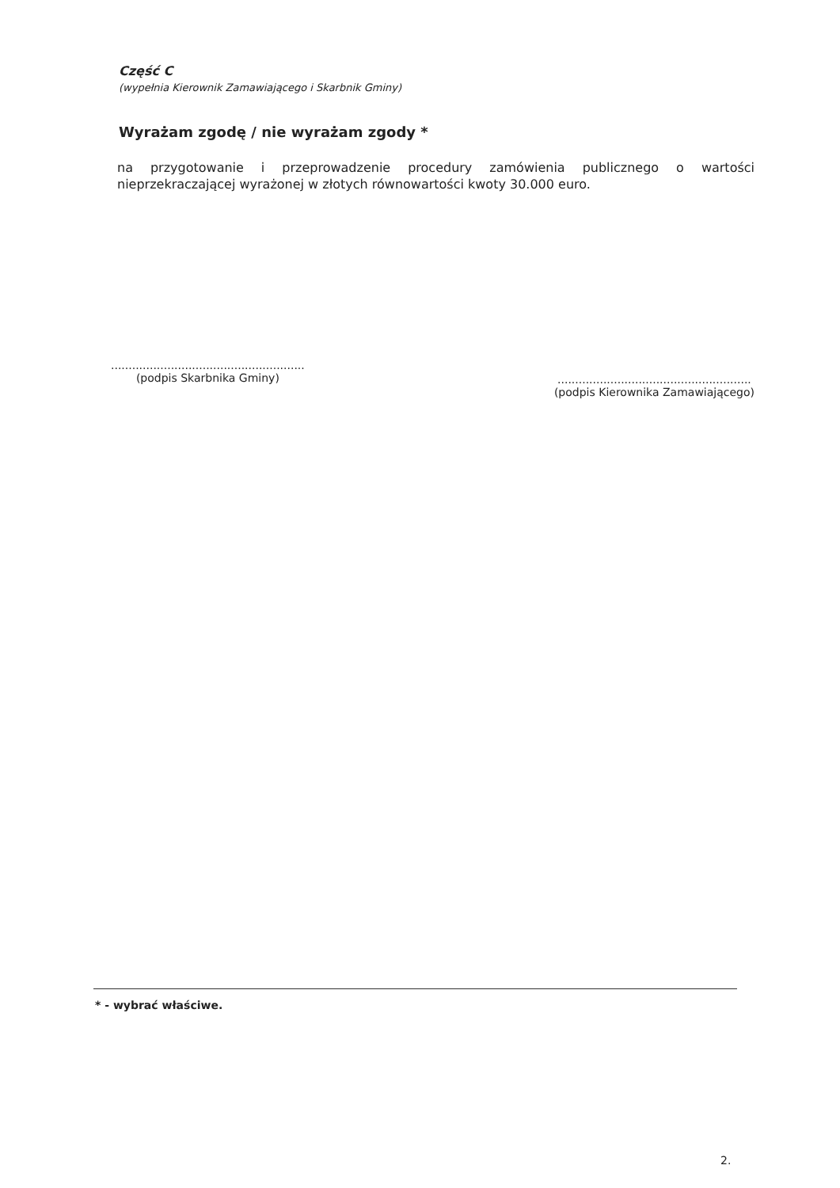Część C
(wypełnia Kierownik Zamawiającego i Skarbnik Gminy)
Wyrażam zgodę / nie wyrażam zgody *
na przygotowanie i przeprowadzenie procedury zamówienia publicznego o wartości nieprzekraczającej wyrażonej w złotych równowartości kwoty 30.000 euro.
.......................................................
(podpis Skarbnika Gminy)
.......................................................
(podpis Kierownika Zamawiającego)
* - wybrać właściwe.
2.